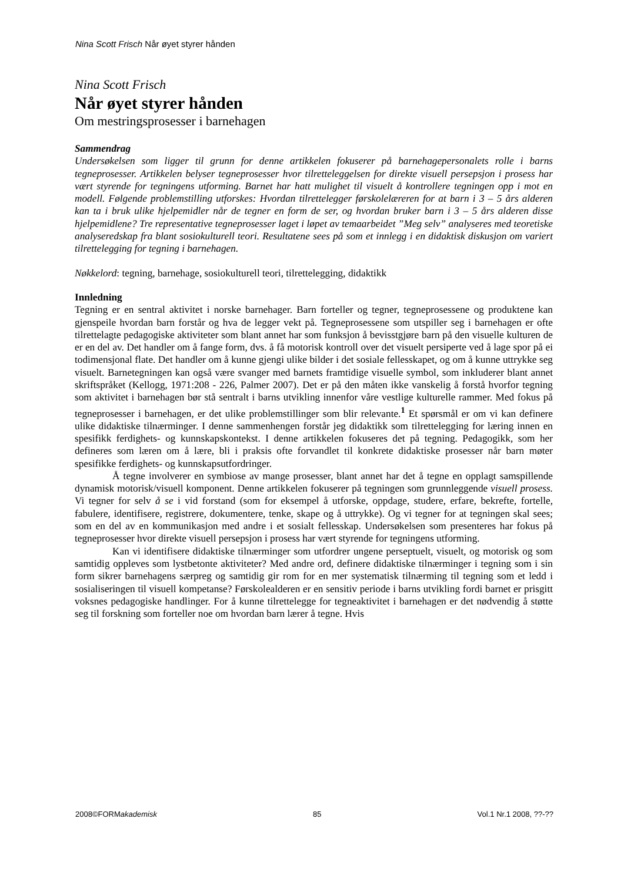Nina Scott Frisch Når øyet styrer hånden
Nina Scott Frisch
Når øyet styrer hånden
Om mestringsprosesser i barnehagen
Sammendrag
Undersøkelsen som ligger til grunn for denne artikkelen fokuserer på barnehagepersonalets rolle i barns tegneprosesser. Artikkelen belyser tegneprosesser hvor tilretteleggelsen for direkte visuell persepsjon i prosess har vært styrende for tegningens utforming. Barnet har hatt mulighet til visuelt å kontrollere tegningen opp i mot en modell. Følgende problemstilling utforskes: Hvordan tilrettelegger førskolelæreren for at barn i 3 – 5 års alderen kan ta i bruk ulike hjelpemidler når de tegner en form de ser, og hvordan bruker barn i 3 – 5 års alderen disse hjelpemidlene? Tre representative tegneprosesser laget i løpet av temaarbeidet ”Meg selv” analyseres med teoretiske analyseredskap fra blant sosiokulturell teori. Resultatene sees på som et innlegg i en didaktisk diskusjon om variert tilrettelegging for tegning i barnehagen.
Nøkkelord: tegning, barnehage, sosiokulturell teori, tilrettelegging, didaktikk
Innledning
Tegning er en sentral aktivitet i norske barnehager. Barn forteller og tegner, tegneprosessene og produktene kan gjenspeile hvordan barn forstår og hva de legger vekt på. Tegneprosessene som utspiller seg i barnehagen er ofte tilrettelagte pedagogiske aktiviteter som blant annet har som funksjon å bevisstgjøre barn på den visuelle kulturen de er en del av. Det handler om å fange form, dvs. å få motorisk kontroll over det visuelt persiperte ved å lage spor på ei todimensjonal flate. Det handler om å kunne gjengi ulike bilder i det sosiale fellesskapet, og om å kunne uttrykke seg visuelt. Barnetegningen kan også være svanger med barnets framtidige visuelle symbol, som inkluderer blant annet skriftspråket (Kellogg, 1971:208 - 226, Palmer 2007). Det er på den måten ikke vanskelig å forstå hvorfor tegning som aktivitet i barnehagen bør stå sentralt i barns utvikling innenfor våre vestlige kulturelle rammer. Med fokus på tegneprosesser i barnehagen, er det ulike problemstillinger som blir relevante.<sup>1</sup> Et spørsmål er om vi kan definere ulike didaktiske tilnærminger. I denne sammenhengen forstår jeg didaktikk som tilrettelegging for læring innen en spesifikk ferdighets- og kunnskapskontekst. I denne artikkelen fokuseres det på tegning. Pedagogikk, som her defineres som læren om å lære, bli i praksis ofte forvandlet til konkrete didaktiske prosesser når barn møter spesifikke ferdighets- og kunnskapsutfordringer.
Å tegne involverer en symbiose av mange prosesser, blant annet har det å tegne en opplagt samspillende dynamisk motorisk/visuell komponent. Denne artikkelen fokuserer på tegningen som grunnleggende visuell prosess. Vi tegner for selv å se i vid forstand (som for eksempel å utforske, oppdage, studere, erfare, bekrefte, fortelle, fabulere, identifisere, registrere, dokumentere, tenke, skape og å uttrykke). Og vi tegner for at tegningen skal sees; som en del av en kommunikasjon med andre i et sosialt fellesskap. Undersøkelsen som presenteres har fokus på tegneprosesser hvor direkte visuell persepsjon i prosess har vært styrende for tegningens utforming.
Kan vi identifisere didaktiske tilnærminger som utfordrer ungene perseptuelt, visuelt, og motorisk og som samtidig oppleves som lystbetonte aktiviteter? Med andre ord, definere didaktiske tilnærminger i tegning som i sin form sikrer barnehagens særpreg og samtidig gir rom for en mer systematisk tilnærming til tegning som et ledd i sosialiseringen til visuell kompetanse? Førskolealderen er en sensitiv periode i barns utvikling fordi barnet er prisgitt voksnes pedagogiske handlinger. For å kunne tilrettelegge for tegneaktivitet i barnehagen er det nødvendig å støtte seg til forskning som forteller noe om hvordan barn lærer å tegne. Hvis
2008©FORMakademisk 85 Vol.1 Nr.1 2008, ??-??